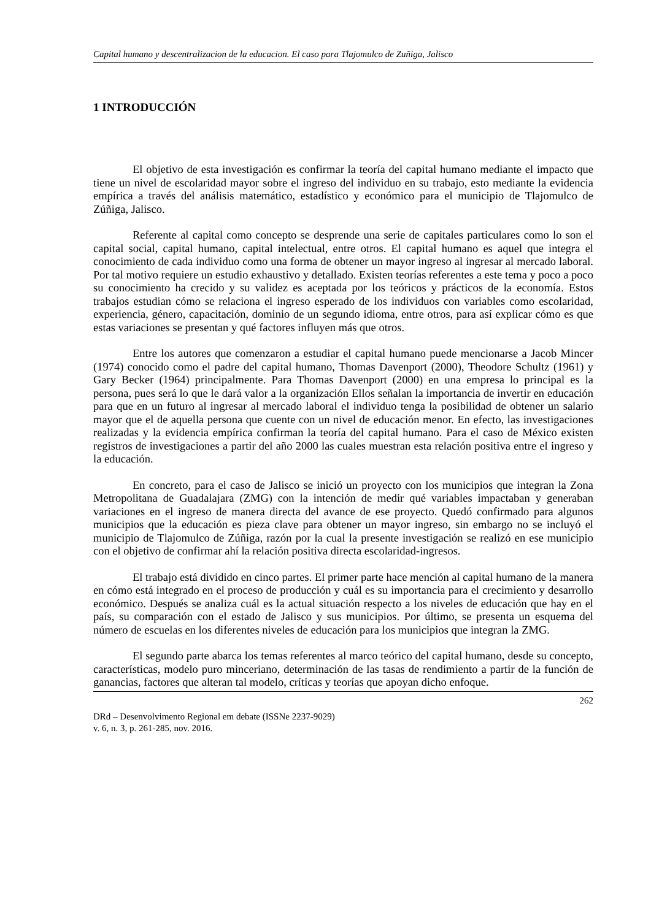Capital humano y descentralizacion de la educacion. El caso para Tlajomulco de Zuñiga, Jalisco
1 INTRODUCCIÓN
El objetivo de esta investigación es confirmar la teoría del capital humano mediante el impacto que tiene un nivel de escolaridad mayor sobre el ingreso del individuo en su trabajo, esto mediante la evidencia empírica a través del análisis matemático, estadístico y económico para el municipio de Tlajomulco de Zúñiga, Jalisco.
Referente al capital como concepto se desprende una serie de capitales particulares como lo son el capital social, capital humano, capital intelectual, entre otros. El capital humano es aquel que integra el conocimiento de cada individuo como una forma de obtener un mayor ingreso al ingresar al mercado laboral. Por tal motivo requiere un estudio exhaustivo y detallado. Existen teorías referentes a este tema y poco a poco su conocimiento ha crecido y su validez es aceptada por los teóricos y prácticos de la economía. Estos trabajos estudian cómo se relaciona el ingreso esperado de los individuos con variables como escolaridad, experiencia, género, capacitación, dominio de un segundo idioma, entre otros, para así explicar cómo es que estas variaciones se presentan y qué factores influyen más que otros.
Entre los autores que comenzaron a estudiar el capital humano puede mencionarse a Jacob Mincer (1974) conocido como el padre del capital humano, Thomas Davenport (2000), Theodore Schultz (1961) y Gary Becker (1964) principalmente. Para Thomas Davenport (2000) en una empresa lo principal es la persona, pues será lo que le dará valor a la organización Ellos señalan la importancia de invertir en educación para que en un futuro al ingresar al mercado laboral el individuo tenga la posibilidad de obtener un salario mayor que el de aquella persona que cuente con un nivel de educación menor. En efecto, las investigaciones realizadas y la evidencia empírica confirman la teoría del capital humano. Para el caso de México existen registros de investigaciones a partir del año 2000 las cuales muestran esta relación positiva entre el ingreso y la educación.
En concreto, para el caso de Jalisco se inició un proyecto con los municipios que integran la Zona Metropolitana de Guadalajara (ZMG) con la intención de medir qué variables impactaban y generaban variaciones en el ingreso de manera directa del avance de ese proyecto. Quedó confirmado para algunos municipios que la educación es pieza clave para obtener un mayor ingreso, sin embargo no se incluyó el municipio de Tlajomulco de Zúñiga, razón por la cual la presente investigación se realizó en ese municipio con el objetivo de confirmar ahí la relación positiva directa escolaridad-ingresos.
El trabajo está dividido en cinco partes. El primer parte hace mención al capital humano de la manera en cómo está integrado en el proceso de producción y cuál es su importancia para el crecimiento y desarrollo económico. Después se analiza cuál es la actual situación respecto a los niveles de educación que hay en el país, su comparación con el estado de Jalisco y sus municipios. Por último, se presenta un esquema del número de escuelas en los diferentes niveles de educación para los municipios que integran la ZMG.
El segundo parte abarca los temas referentes al marco teórico del capital humano, desde su concepto, características, modelo puro minceriano, determinación de las tasas de rendimiento a partir de la función de ganancias, factores que alteran tal modelo, críticas y teorías que apoyan dicho enfoque.
262
DRd – Desenvolvimento Regional em debate (ISSNe 2237-9029)
v. 6, n. 3, p. 261-285, nov. 2016.